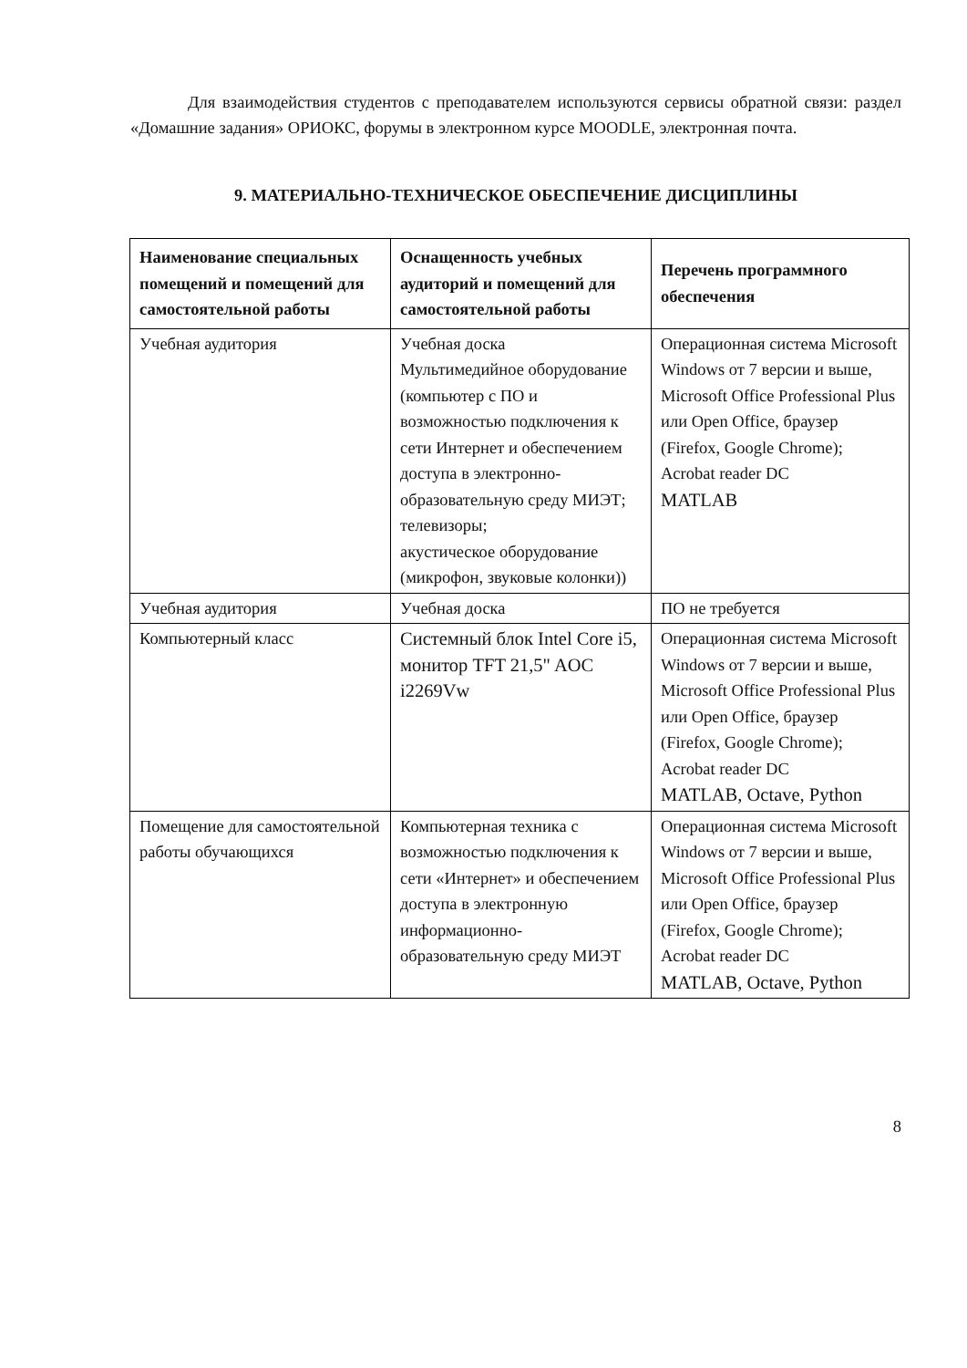Для взаимодействия студентов с преподавателем используются сервисы обратной связи: раздел «Домашние задания» ОРИОКС, форумы в электронном курсе MOODLE, электронная почта.
9. МАТЕРИАЛЬНО-ТЕХНИЧЕСКОЕ ОБЕСПЕЧЕНИЕ ДИСЦИПЛИНЫ
| Наименование специальных помещений и помещений для самостоятельной работы | Оснащенность учебных аудиторий и помещений для самостоятельной работы | Перечень программного обеспечения |
| --- | --- | --- |
| Учебная аудитория | Учебная доска Мультимедийное оборудование (компьютер с ПО и возможностью подключения к сети Интернет и обеспечением доступа в электронно-образовательную среду МИЭТ; телевизоры; акустическое оборудование (микрофон, звуковые колонки)) | Операционная система Microsoft Windows от 7 версии и выше, Microsoft Office Professional Plus или Open Office, браузер (Firefox, Google Chrome); Acrobat reader DC MATLAB |
| Учебная аудитория | Учебная доска | ПО не требуется |
| Компьютерный класс | Системный блок Intel Core i5, монитор TFT 21,5" AOC i2269Vw | Операционная система Microsoft Windows от 7 версии и выше, Microsoft Office Professional Plus или Open Office, браузер (Firefox, Google Chrome); Acrobat reader DC MATLAB, Octave, Python |
| Помещение для самостоятельной работы обучающихся | Компьютерная техника с возможностью подключения к сети «Интернет» и обеспечением доступа в электронную информационно-образовательную среду МИЭТ | Операционная система Microsoft Windows от 7 версии и выше, Microsoft Office Professional Plus или Open Office, браузер (Firefox, Google Chrome); Acrobat reader DC MATLAB, Octave, Python |
8